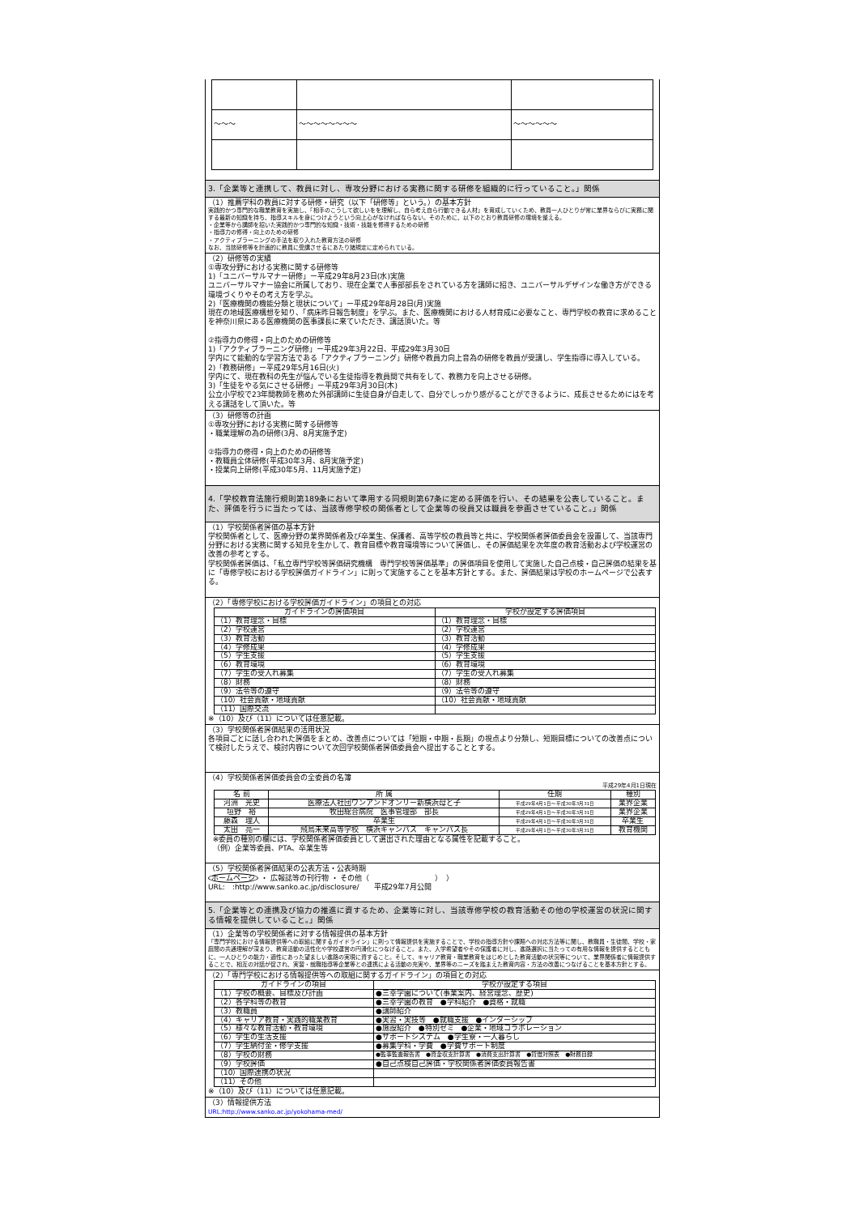| 〜〜〜 | 〜〜〜〜〜〜〜〜 | 〜〜〜〜〜〜 |
3.「企業等と連携して、教員に対し、専攻分野における実務に関する研修を組織的に行っていること。」関係
（1）推薦学科の教員に対する研修・研究（以下「研修等」という。）の基本方針
実践的かつ専門的な職業教育を実施し、『相手のこうして欲しいをを理解し、自ら考え自ら行動できる人材』を育成していくため、教員一人ひとりが常に業界ならびに実務に関する最新の知識を持ち、指導スキルを身につけようという向上心がなければならない。そのために、以下のとおり教員研修の環境を整える。
・企業等から講師を招いた実践的かつ専門的な知識・技術・技能を修得するための研修
・指導力の修得・向上のための研修
・アクティブラーニングの手法を取り入れた教育方法の研修
なお、当該研修等を計画的に教員に受講させるにあたり諸規定に定められている。
（2）研修等の実績
①専攻分野における実務に関する研修等
1)「ユニバーサルマナー研修」ー平成29年8月23日(水)実施
ユニバーサルマナー協会に所属しており、現在企業で人事部部長をされている方を講師に招き、ユニバーサルデザインな働き方ができる環境づくりやその考え方を学ぶ。
2)「医療機関の機能分類と現状について」ー平成29年8月28日(月)実施
現在の地域医療構想を知り、「病床昨日報告制度」を学ぶ。また、医療機関における人材育成に必要なこと、専門学校の教育に求めることを神奈川県にある医療機関の医事課長に来ていただき、講話頂いた。等
②指導力の修得・向上のための研修等
1)「アクティブラーニング研修」ー平成29年3月22日、平成29年3月30日
学内にて能動的な学習方法である「アクティブラーニング」研修や教員力向上音為の研修を教員が受講し、学生指導に導入している。
2)「教務研修」ー平成29年5月16日(火)
学内にて、現在教科の先生が悩んでいる生徒指導を教員間で共有をして、教務力を向上させる研修。
3)「生徒をやる気にさせる研修」ー平成29年3月30日(木)
公立小学校で23年間教師を務めた外部講師に生徒自身が自走して、自分でしっかり感がることができるように、成長させるためにはを考える講話をして頂いた。等
（3）研修等の計画
①専攻分野における実務に関する研修等
・職業理解の為の研修(3月、8月実施予定)
②指導力の修得・向上のための研修等
・教職員全体研修(平成30年3月、8月実施予定)
・授業向上研修(平成30年5月、11月実施予定)
4.「学校教育法施行規則第189条において準用する同規則第67条に定める評価を行い、その結果を公表していること。また、評価を行うに当たっては、当該専修学校の関係者として企業等の役員又は職員を参画させていること。」関係
（1）学校関係者評価の基本方針
学校関係者として、医療分野の業界関係者及び卒業生、保護者、高等学校の教員等と共に、学校関係者評価委員会を設置して、当該専門分野における実務に関する知見を生かして、教育目標や教育環境等について評価し、その評価結果を次年度の教育活動および学校運営の改善の参考とする。
学校関係者評価は、「私立専門学校等評価研究機構　専門学校等評価基準」の評価項目を使用して実施した自己点検・自己評価の結果を基に「専修学校における学校評価ガイドライン」に則って実施することを基本方針とする。また、評価結果は学校のホームページで公表する。
（2）「専修学校における学校評価ガイドライン」の項目との対応
| ガイドラインの評価項目 | 学校が設定する評価項目 |
| --- | --- |
| （1）教育理念・目標 | （1）教育理念・目標 |
| （2）学校運営 | （2）学校運営 |
| （3）教育活動 | （3）教育活動 |
| （4）学修成果 | （4）学修成果 |
| （5）学生支援 | （5）学生支援 |
| （6）教育環境 | （6）教育環境 |
| （7）学生の受入れ募集 | （7）学生の受入れ募集 |
| （8）財務 | （8）財務 |
| （9）法令等の遵守 | （9）法令等の遵守 |
| （10）社会貢献・地域貢献 | （10）社会貢献・地域貢献 |
| （11）国際交流 | |
※（10）及び（11）については任意記載。
（3）学校関係者評価結果の活用状況
各項目ごとに話し合われた評価をまとめ、改善点については「短期・中期・長期」の視点より分類し、短期目標についての改善点について検討したうえで、検討内容について次回学校関係者評価委員会へ提出することとする。
（4）学校関係者評価委員会の全委員の名簿
平成29年4月1日現在
| 名 前 | 所 属 | 任期 | 種別 |
| --- | --- | --- | --- |
| 河洲 光史 | 医療法人社団ワンアンドオンリー新横浜母と子 | 平成29年4月1日～平成30年3月31日 | 業界企業 |
| 垣野 裕 | 牧田総合病院 医事管理部 部長 | 平成29年4月1日～平成30年3月31日 | 業界企業 |
| 藤森 理人 | 卒業生 | 平成29年4月1日～平成30年3月31日 | 卒業生 |
| 太田 亮一 | 飛鳥未来高等学校 横浜キャンパス キャンパス長 | 平成29年4月1日～平成30年3月31日 | 教育機関 |
※委員の種別の欄には、学校関係者評価委員として選出された理由となる属性を記載すること。
（例）企業等委員、PTA、卒業生等
（5）学校関係者評価結果の公表方法・公表時期
ホームページ ・ 広報誌等の刊行物 ・ その他（　　　　　　　　　）　）
URL:　:http://www.sanko.ac.jp/disclosure/　　平成29年7月公開
5.「企業等との連携及び協力の推進に資するため、企業等に対し、当該専修学校の教育活動その他の学校運営の状況に関する情報を提供していること。」関係
（1）企業等の学校関係者に対する情報提供の基本方針
「専門学校における情報提供等への取組に関するガイドライン」に則って情報提供を実施することで、学校の指導方針や課題への対応方法等に関し、教職員・生徒間、学校・家庭間の共通理解が深まり、教育活動の活性化や学校運営の円滑化につなげること。また、入学希望者やその保護者に対し、進路選択に当たっての有用な情報を提供するとともに、一人ひとりの能力・適性にあった望ましい進路の実現に資すること。そして、キャリア教育・職業教育をはじめとした教育活動の状況等について、業界関係者に情報提供することで、相互の対話が促され、実習・就職指導等企業等との連携による活動の充実や、業界等のニーズを踏まえた教育内容・方法の改善につなげることを基本方針とする。
（2）「専門学校における情報提供等への取組に関するガイドライン」の項目との対応
| ガイドラインの項目 | 学校が設定する項目 |
| --- | --- |
| （1）学校の概要、目標及び計画 | ●三幸学園について(事業案内、経営理念、歴史) |
| （2）各学科等の教育 | ●三幸学園の教育 ●学科紹介 ●資格・就職 |
| （3）教職員 | ●講師紹介 |
| （4）キャリア教育・実践的職業教育 | ●実習・実技等 ●就職支援 ●インターシップ |
| （5）様々な教育活動・教育環境 | ●施設紹介 ●特別ゼミ ●企業・地域コラボレーション |
| （6）学生の生活支援 | ●サポートシステム ●学生寮・一人暮らし |
| （7）学生納付金・修学支援 | ●募集学科・学費 ●学費サポート制度 |
| （8）学校の財務 | ●監事監査報告書 ●資金収支計算書 ●消費支出計算書 ●貸借対照表 ●財務目録 |
| （9）学校評価 | ●自己点検自己評価・学校関係者評価委員報告書 |
| （10）国際連携の状況 | |
| （11）その他 | |
※（10）及び（11）については任意記載。
（3）情報提供方法
URL:http://www.sanko.ac.jp/yokohama-med/